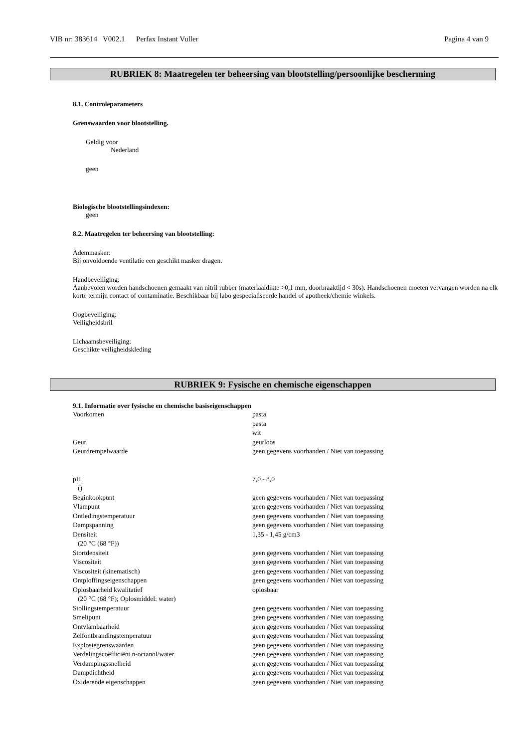VIB nr: 383614 V002.1 Perfax Instant Vuller Pagina 4 van 9
RUBRIEK 8: Maatregelen ter beheersing van blootstelling/persoonlijke bescherming
8.1. Controleparameters
Grenswaarden voor blootstelling.
Geldig voor
Nederland
geen
Biologische blootstellingsindexen:
geen
8.2. Maatregelen ter beheersing van blootstelling:
Ademmasker:
Bij onvoldoende ventilatie een geschikt masker dragen.
Handbeveiliging:
Aanbevolen worden handschoenen gemaakt van nitril rubber (materiaaldikte >0,1 mm, doorbraaktijd < 30s). Handschoenen moeten vervangen worden na elk korte termijn contact of contaminatie. Beschikbaar bij labo gespecialiseerde handel of apotheek/chemie winkels.
Oogbeveiliging:
Veiligheidsbril
Lichaamsbeveiliging:
Geschikte veiligheidskleding
RUBRIEK 9: Fysische en chemische eigenschappen
9.1. Informatie over fysische en chemische basiseigenschappen
| Voorkomen | pasta pasta wit |
| Geur | geurloos |
| Geurdrempelwaarde | geen gegevens voorhanden / Niet van toepassing |
| pH () | 7,0 - 8,0 |
| Beginkookpunt | geen gegevens voorhanden / Niet van toepassing |
| Vlampunt | geen gegevens voorhanden / Niet van toepassing |
| Ontledingstemperatuur | geen gegevens voorhanden / Niet van toepassing |
| Dampspanning | geen gegevens voorhanden / Niet van toepassing |
| Densiteit (20 °C (68 °F)) | 1,35 - 1,45 g/cm3 |
| Stortdensiteit | geen gegevens voorhanden / Niet van toepassing |
| Viscositeit | geen gegevens voorhanden / Niet van toepassing |
| Viscositeit (kinematisch) | geen gegevens voorhanden / Niet van toepassing |
| Ontploffingseigenschappen | geen gegevens voorhanden / Niet van toepassing |
| Oplosbaarheid kwalitatief (20 °C (68 °F); Oplosmiddel: water) | oplosbaar |
| Stollingstemperatuur | geen gegevens voorhanden / Niet van toepassing |
| Smeltpunt | geen gegevens voorhanden / Niet van toepassing |
| Ontvlambaarheid | geen gegevens voorhanden / Niet van toepassing |
| Zelfontbrandingstemperatuur | geen gegevens voorhanden / Niet van toepassing |
| Explosiegrenswaarden | geen gegevens voorhanden / Niet van toepassing |
| Verdelingscoëfficiënt n-octanol/water | geen gegevens voorhanden / Niet van toepassing |
| Verdampingssnelheid | geen gegevens voorhanden / Niet van toepassing |
| Dampdichtheid | geen gegevens voorhanden / Niet van toepassing |
| Oxiderende eigenschappen | geen gegevens voorhanden / Niet van toepassing |